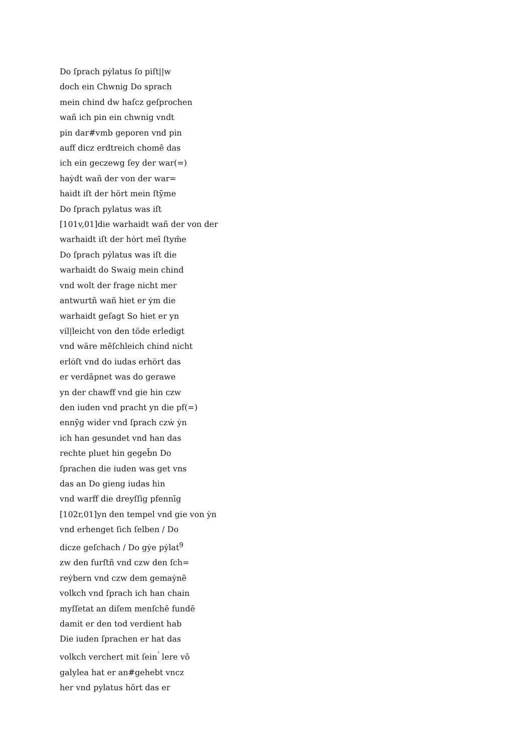Do ſprach pẏlatus ſo piſt||w
doch ein Chwnig Do sprach
mein chind dw haſcz geſprochen
wañ ich pin ein chwnig vndt
pin dar#vmb geporen vnd pin
auff dicz erdtreich chomē das
ich ein geczewg ſey der war(=)
haẏdt wañ der von der war=
haidt iſt der hӧrt mein ſtȳme
Do ſprach pylatus was iſt
[101v,01]die warhaidt wañ der von der
warhaidt iſt der hȯrt meī ſtym̄e
Do ſprach pẏlatus was iſt die
warhaidt do Swaig mein chind
vnd wolt der frage nicht mer
antwurtñ wañ hiet er ẏm die
warhaidt geſagt So hiet er yn
vil|leicht von den tӧde erledigt
vnd wӓre mēſchleich chind nicht
erlȯſt vnd do iudas erhӧrt das
er verdāpnet was do gerawe
yn der chawff vnd gie hin czw
den iuden vnd pracht yn die pf(=)
ennȳg wider vnd ſprach czẇ ẏn
ich han gesundet vnd han das
rechte pluet hin gegeb̄n Do
ſprachen die iuden was get vns
das an Do gieng iudas hin
vnd warff die dreyſſig pfennīg
[102r,01]yn den tempel vnd gie von ẏn
vnd erhenget ſich ſelben / Do
dicze geſchach / Do gẏe pẏlat<sup>9</sup>
zw den furſtñ vnd czw den ſch=
reẏbern vnd czw dem gemaẏnē
volkch vnd ſprach ich han chain
myſſetat an diſem menſchē fundē
damit er den tod verdient hab
Die iuden ſprachen er hat das
volkch verchert mit ſein<sup>ʼ</sup> lere vō
galylea hat er an#gehebt vncz
her vnd pylatus hӧrt das er